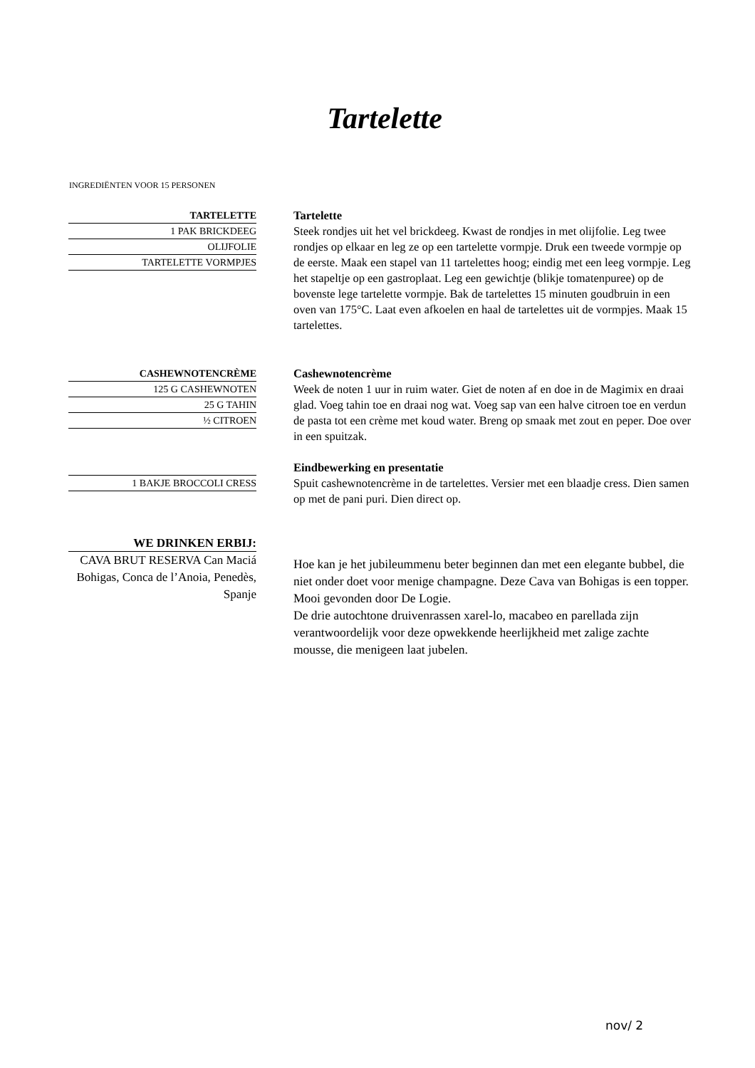Tartelette
INGREDIËNTEN VOOR 15 PERSONEN
TARTELETTE
1 PAK BRICKDEEG
OLIJFOLIE
TARTELETTE VORMPJES
Tartelette
Steek rondjes uit het vel brickdeeg. Kwast de rondjes in met olijfolie. Leg twee rondjes op elkaar en leg ze op een tartelette vormpje. Druk een tweede vormpje op de eerste. Maak een stapel van 11 tartelettes hoog; eindig met een leeg vormpje. Leg het stapeltje op een gastroplaat. Leg een gewichtje (blikje tomatenpuree) op de bovenste lege tartelette vormpje. Bak de tartelettes 15 minuten goudbruin in een oven van 175°C. Laat even afkoelen en haal de tartelettes uit de vormpjes. Maak 15 tartelettes.
CASHEWNOTENCRÈME
125 G CASHEWNOTEN
25 G TAHIN
½ CITROEN
Cashewnotencrème
Week de noten 1 uur in ruim water. Giet de noten af en doe in de Magimix en draai glad. Voeg tahin toe en draai nog wat. Voeg sap van een halve citroen toe en verdun de pasta tot een crème met koud water. Breng op smaak met zout en peper. Doe over in een spuitzak.
1 BAKJE BROCCOLI CRESS
Eindbewerking en presentatie
Spuit cashewnotencrème in de tartelettes. Versier met een blaadje cress. Dien samen op met de pani puri. Dien direct op.
WE DRINKEN ERBIJ:
CAVA BRUT RESERVA Can Maciá Bohigas, Conca de l’Anoia, Penedès, Spanje
Hoe kan je het jubileummenu beter beginnen dan met een elegante bubbel, die niet onder doet voor menige champagne. Deze Cava van Bohigas is een topper. Mooi gevonden door De Logie.
De drie autochtone druivenrassen xarel-lo, macabeo en parellada zijn verantwoordelijk voor deze opwekkende heerlijkheid met zalige zachte mousse, die menigeen laat jubelen.
nov/ 2